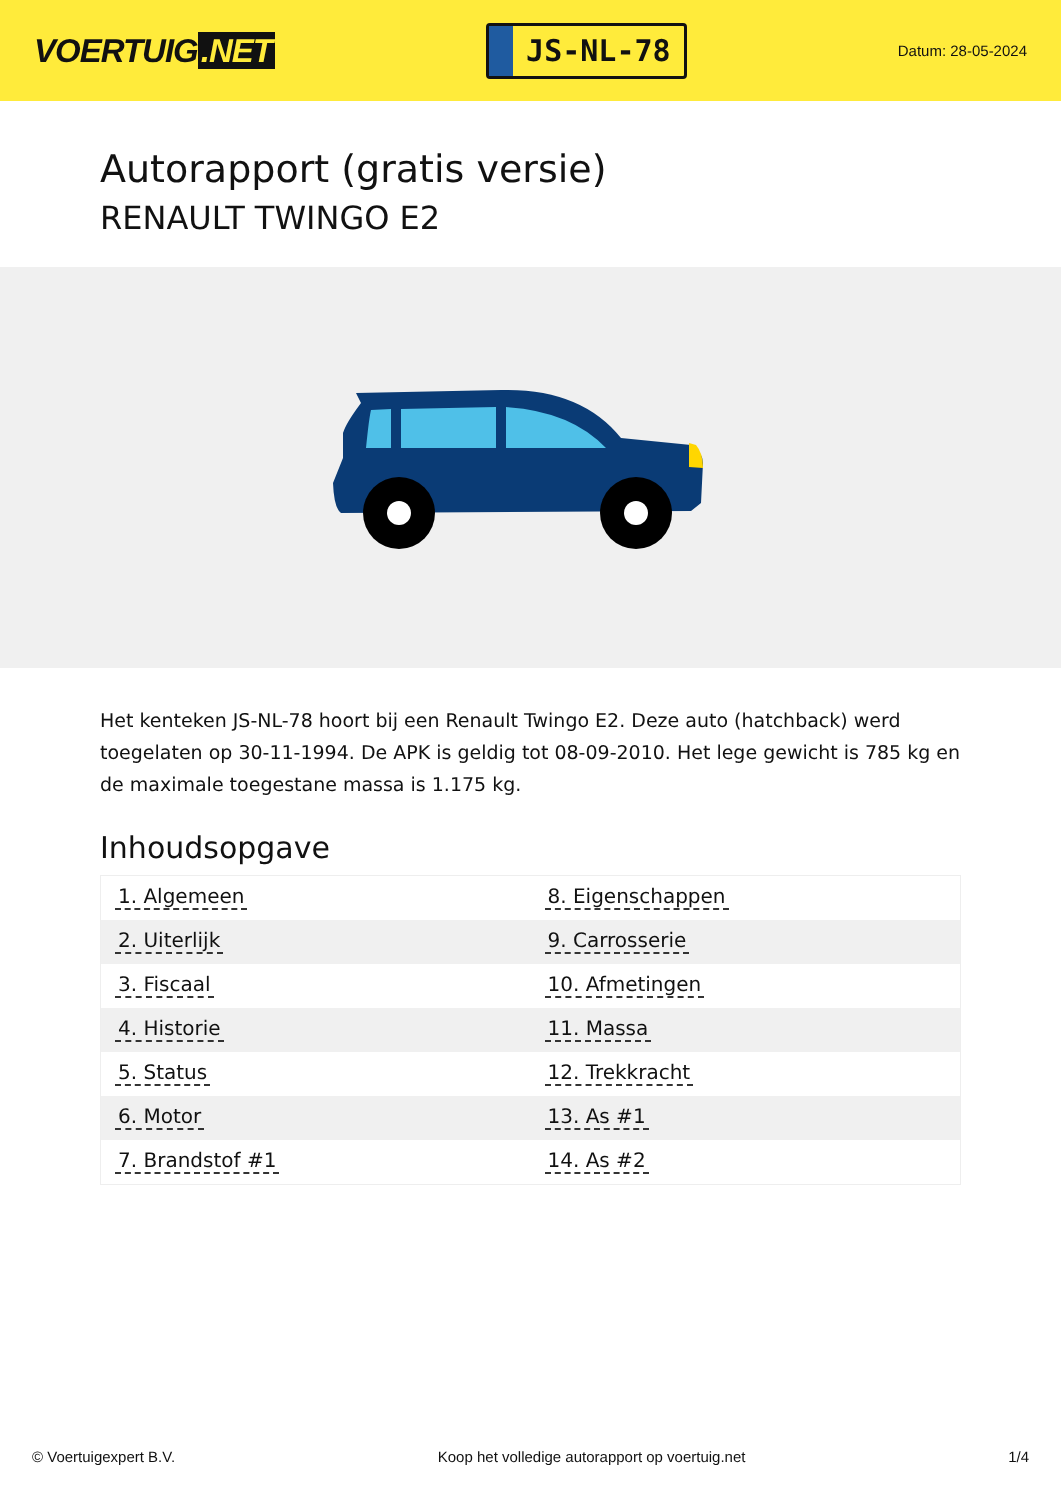VOERTUIG.NET
JS-NL-78
Datum: 28-05-2024
Autorapport (gratis versie)
RENAULT TWINGO E2
Het kenteken JS-NL-78 hoort bij een Renault Twingo E2. Deze auto (hatchback) werd toegelaten op 30-11-1994. De APK is geldig tot 08-09-2010. Het lege gewicht is 785 kg en de maximale toegestane massa is 1.175 kg.
Inhoudsopgave
| 1. Algemeen | 8. Eigenschappen |
| 2. Uiterlijk | 9. Carrosserie |
| 3. Fiscaal | 10. Afmetingen |
| 4. Historie | 11. Massa |
| 5. Status | 12. Trekkracht |
| 6. Motor | 13. As #1 |
| 7. Brandstof #1 | 14. As #2 |
© Voertuigexpert B.V. Koop het volledige autorapport op voertuig.net
1/4